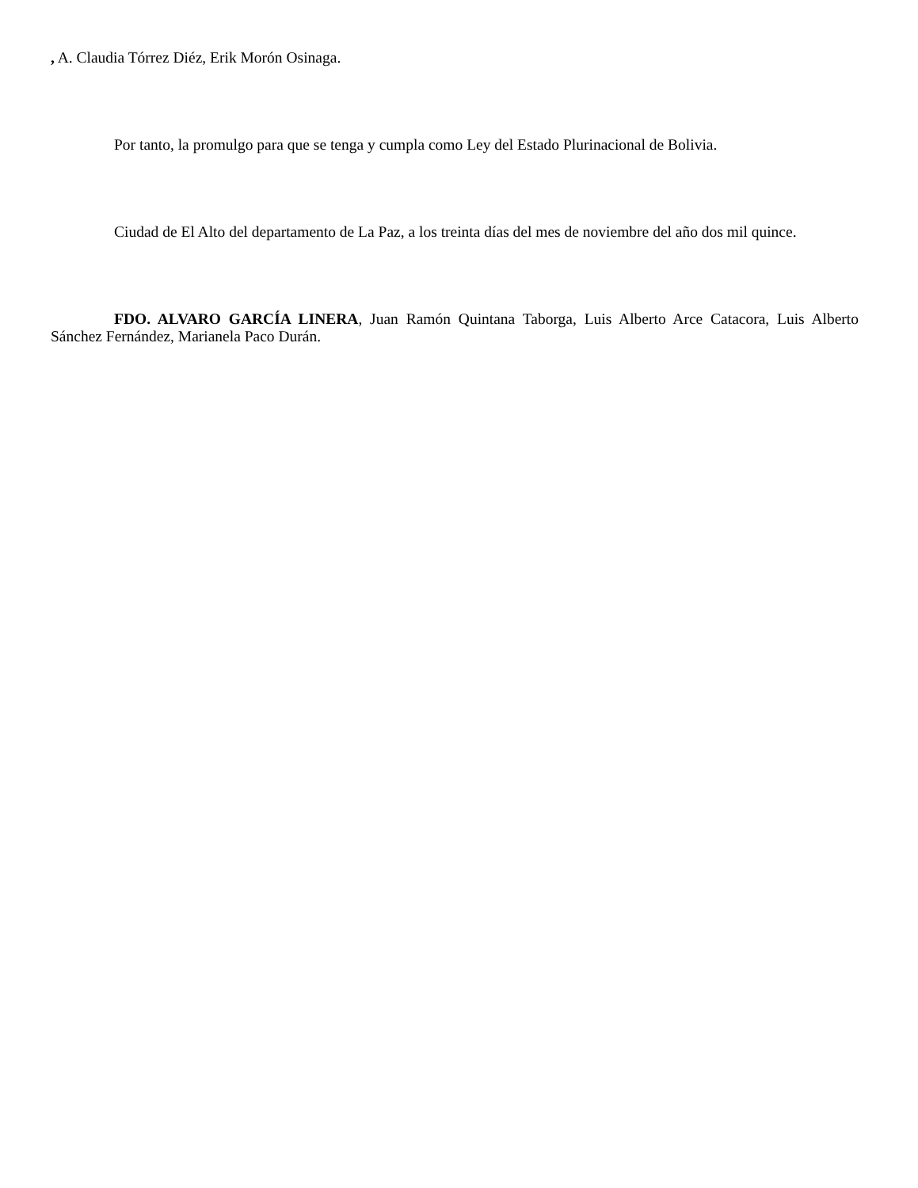, A. Claudia Tórrez Diéz, Erik Morón Osinaga.
Por tanto, la promulgo para que se tenga y cumpla como Ley del Estado Plurinacional de Bolivia.
Ciudad de El Alto del departamento de La Paz, a los treinta días del mes de noviembre del año dos mil quince.
FDO. ALVARO GARCÍA LINERA, Juan Ramón Quintana Taborga, Luis Alberto Arce Catacora, Luis Alberto Sánchez Fernández, Marianela Paco Durán.